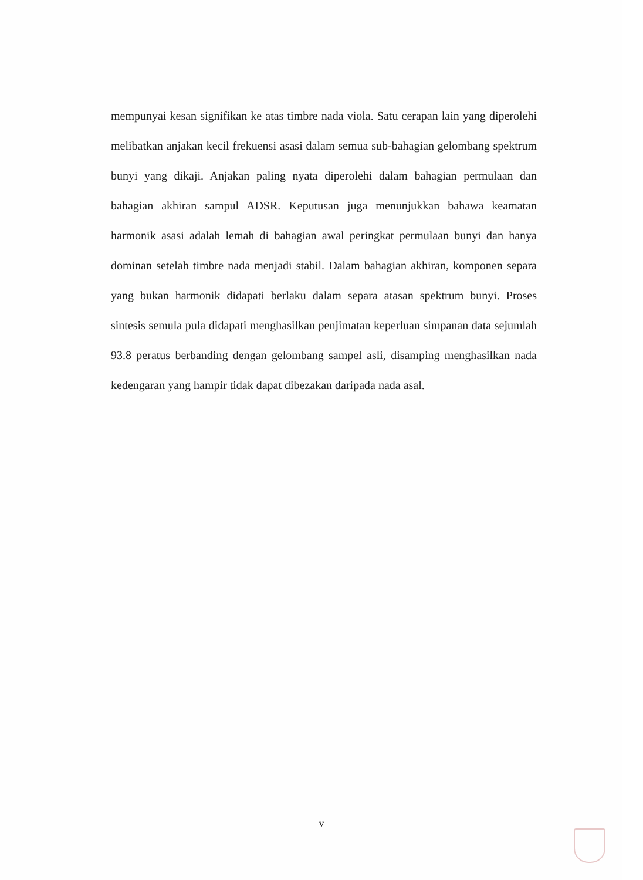mempunyai kesan signifikan ke atas timbre nada viola. Satu cerapan lain yang diperolehi melibatkan anjakan kecil frekuensi asasi dalam semua sub-bahagian gelombang spektrum bunyi yang dikaji. Anjakan paling nyata diperolehi dalam bahagian permulaan dan bahagian akhiran sampul ADSR. Keputusan juga menunjukkan bahawa keamatan harmonik asasi adalah lemah di bahagian awal peringkat permulaan bunyi dan hanya dominan setelah timbre nada menjadi stabil. Dalam bahagian akhiran, komponen separa yang bukan harmonik didapati berlaku dalam separa atasan spektrum bunyi. Proses sintesis semula pula didapati menghasilkan penjimatan keperluan simpanan data sejumlah 93.8 peratus berbanding dengan gelombang sampel asli, disamping menghasilkan nada kedengaran yang hampir tidak dapat dibezakan daripada nada asal.
v